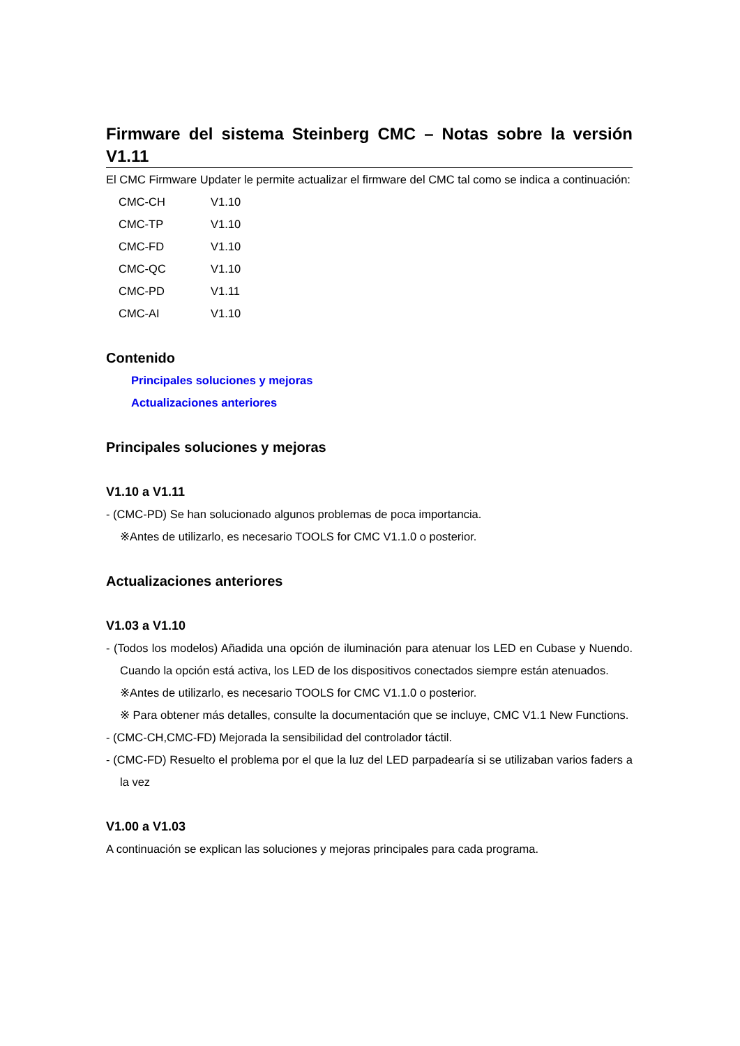Firmware del sistema Steinberg CMC – Notas sobre la versión V1.11
El CMC Firmware Updater le permite actualizar el firmware del CMC tal como se indica a continuación:
| CMC-CH | V1.10 |
| CMC-TP | V1.10 |
| CMC-FD | V1.10 |
| CMC-QC | V1.10 |
| CMC-PD | V1.11 |
| CMC-AI | V1.10 |
Contenido
Principales soluciones y mejoras
Actualizaciones anteriores
Principales soluciones y mejoras
V1.10 a V1.11
- (CMC-PD) Se han solucionado algunos problemas de poca importancia.
※Antes de utilizarlo, es necesario TOOLS for CMC V1.1.0 o posterior.
Actualizaciones anteriores
V1.03 a V1.10
- (Todos los modelos) Añadida una opción de iluminación para atenuar los LED en Cubase y Nuendo. Cuando la opción está activa, los LED de los dispositivos conectados siempre están atenuados.
※Antes de utilizarlo, es necesario TOOLS for CMC V1.1.0 o posterior.
※ Para obtener más detalles, consulte la documentación que se incluye, CMC V1.1 New Functions.
- (CMC-CH,CMC-FD) Mejorada la sensibilidad del controlador táctil.
- (CMC-FD) Resuelto el problema por el que la luz del LED parpadearía si se utilizaban varios faders a la vez
V1.00 a V1.03
A continuación se explican las soluciones y mejoras principales para cada programa.